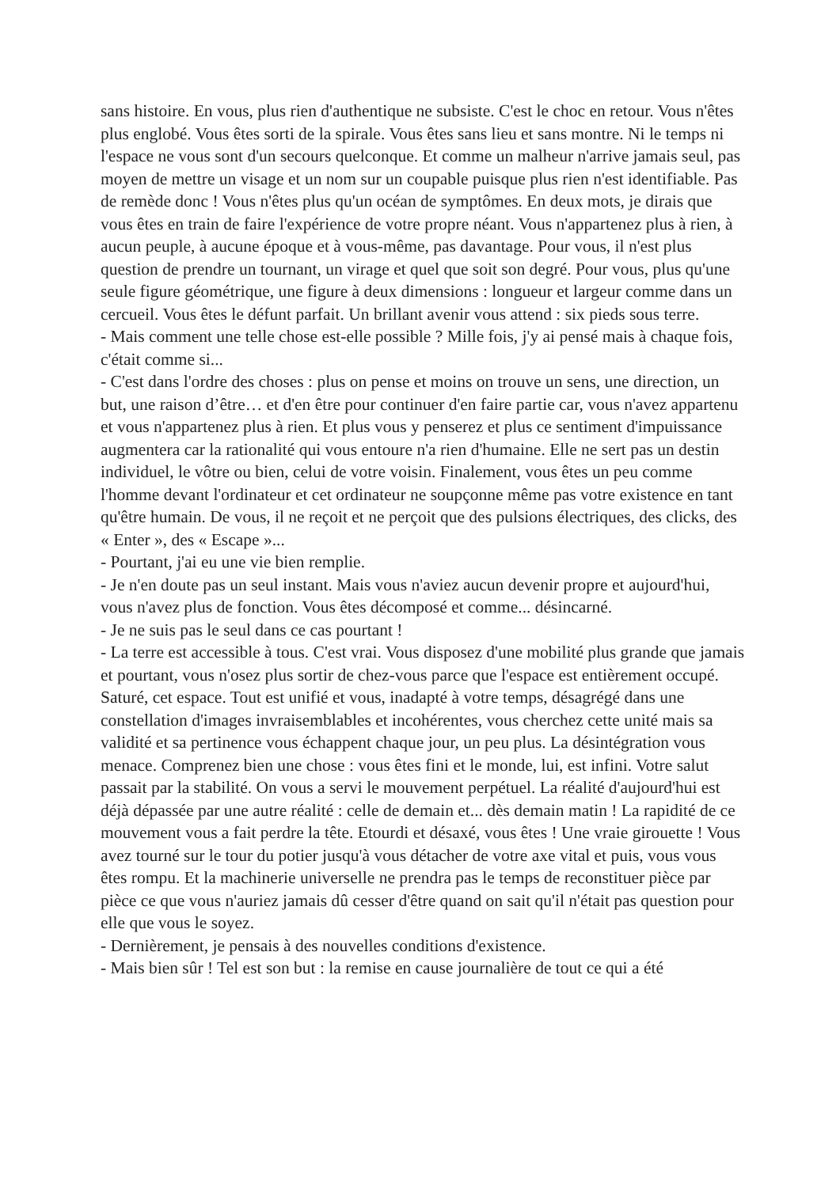sans histoire. En vous, plus rien d'authentique ne subsiste. C'est le choc en retour. Vous n'êtes plus englobé. Vous êtes sorti de la spirale. Vous êtes sans lieu et sans montre. Ni le temps ni l'espace ne vous sont d'un secours quelconque. Et comme un malheur n'arrive jamais seul, pas moyen de mettre un visage et un nom sur un coupable puisque plus rien n'est identifiable. Pas de remède donc ! Vous n'êtes plus qu'un océan de symptômes. En deux mots, je dirais que vous êtes en train de faire l'expérience de votre propre néant. Vous n'appartenez plus à rien, à aucun peuple, à aucune époque et à vous-même, pas davantage. Pour vous, il n'est plus question de prendre un tournant, un virage et quel que soit son degré. Pour vous, plus qu'une seule figure géométrique, une figure à deux dimensions : longueur et largeur comme dans un cercueil. Vous êtes le défunt parfait. Un brillant avenir vous attend : six pieds sous terre.
- Mais comment une telle chose est-elle possible ? Mille fois, j'y ai pensé mais à chaque fois, c'était comme si...
- C'est dans l'ordre des choses : plus on pense et moins on trouve un sens, une direction, un but, une raison d’être… et d'en être pour continuer d'en faire partie car, vous n'avez appartenu et vous n'appartenez plus à rien. Et plus vous y penserez et plus ce sentiment d'impuissance augmentera car la rationalité qui vous entoure n'a rien d'humaine. Elle ne sert pas un destin individuel, le vôtre ou bien, celui de votre voisin. Finalement, vous êtes un peu comme l'homme devant l'ordinateur et cet ordinateur ne soupçonne même pas votre existence en tant qu'être humain. De vous, il ne reçoit et ne perçoit que des pulsions électriques, des clicks, des « Enter », des « Escape »...
- Pourtant, j'ai eu une vie bien remplie.
- Je n'en doute pas un seul instant. Mais vous n'aviez aucun devenir propre et aujourd'hui, vous n'avez plus de fonction. Vous êtes décomposé et comme... désincarné.
- Je ne suis pas le seul dans ce cas pourtant !
- La terre est accessible à tous. C'est vrai. Vous disposez d'une mobilité plus grande que jamais et pourtant, vous n'osez plus sortir de chez-vous parce que l'espace est entièrement occupé. Saturé, cet espace. Tout est unifié et vous, inadapté à votre temps, désagrégé dans une constellation d'images invraisemblables et incohérentes, vous cherchez cette unité mais sa validité et sa pertinence vous échappent chaque jour, un peu plus. La désintégration vous menace. Comprenez bien une chose : vous êtes fini et le monde, lui, est infini. Votre salut passait par la stabilité. On vous a servi le mouvement perpétuel. La réalité d'aujourd'hui est déjà dépassée par une autre réalité : celle de demain et... dès demain matin ! La rapidité de ce mouvement vous a fait perdre la tête. Etourdi et désaxé, vous êtes ! Une vraie girouette ! Vous avez tourné sur le tour du potier jusqu'à vous détacher de votre axe vital et puis, vous vous êtes rompu. Et la machinerie universelle ne prendra pas le temps de reconstituer pièce par pièce ce que vous n'auriez jamais dû cesser d'être quand on sait qu'il n'était pas question pour elle que vous le soyez.
- Dernièrement, je pensais à des nouvelles conditions d'existence.
- Mais bien sûr ! Tel est son but : la remise en cause journalière de tout ce qui a été